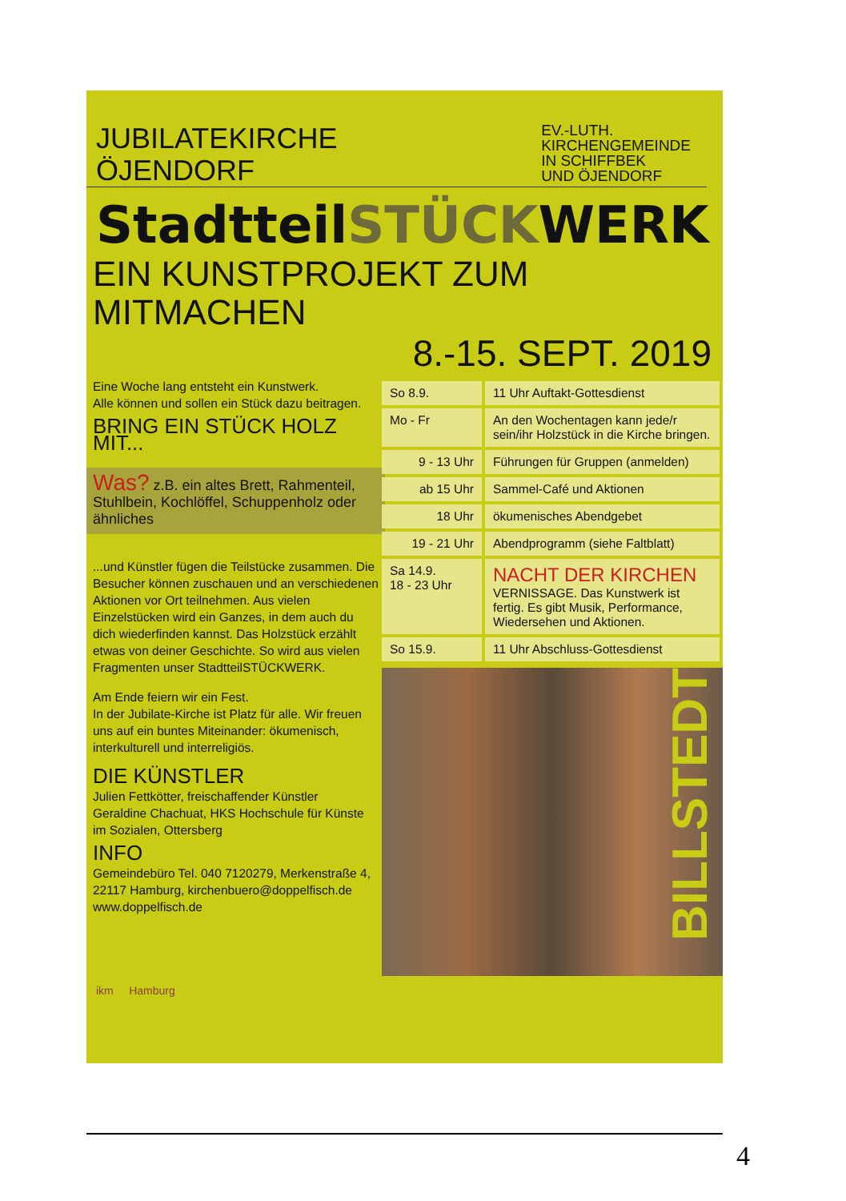JUBILATEKIRCHE
ÖJENDORF
EV.-LUTH.
KIRCHENGEMEINDE
IN SCHIFFBEK
UND ÖJENDORF
StadtteilSTÜCKWERK
EIN KUNSTPROJEKT ZUM MITMACHEN
8.-15. SEPT. 2019
Eine Woche lang entsteht ein Kunstwerk.
Alle können und sollen ein Stück dazu beitragen.
BRING EIN STÜCK HOLZ MIT...
Was? z.B. ein altes Brett, Rahmenteil, Stuhlbein, Kochlöffel, Schuppenholz oder ähnliches
...und Künstler fügen die Teilstücke zusammen. Die Besucher können zuschauen und an verschiedenen Aktionen vor Ort teilnehmen. Aus vielen Einzelstücken wird ein Ganzes, in dem auch du dich wiederfinden kannst. Das Holzstück erzählt etwas von deiner Geschichte. So wird aus vielen Fragmenten unser StadtteilSTÜCKWERK.
Am Ende feiern wir ein Fest.
In der Jubilate-Kirche ist Platz für alle. Wir freuen uns auf ein buntes Miteinander: ökumenisch, interkulturell und interreligiös.
DIE KÜNSTLER
Julien Fettkötter, freischaffender Künstler
Geraldine Chachuat, HKS Hochschule für Künste im Sozialen, Ottersberg
INFO
Gemeindebüro Tel. 040 7120279, Merkenstraße 4, 22117 Hamburg, kirchenbuero@doppelfisch.de
www.doppelfisch.de
| So 8.9. | 11 Uhr Auftakt-Gottesdienst |
| Mo - Fr | An den Wochentagen kann jede/r sein/ihr Holzstück in die Kirche bringen. |
| 9 - 13 Uhr | Führungen für Gruppen (anmelden) |
| ab 15 Uhr | Sammel-Café und Aktionen |
| 18 Uhr | ökumenisches Abendgebet |
| 19 - 21 Uhr | Abendprogramm (siehe Faltblatt) |
| Sa 14.9. 18 - 23 Uhr | NACHT DER KIRCHEN VERNISSAGE. Das Kunstwerk ist fertig. Es gibt Musik, Performance, Wiedersehen und Aktionen. |
| So 15.9. | 11 Uhr Abschluss-Gottesdienst |
BILLSTEDT
ikm Hamburg
4